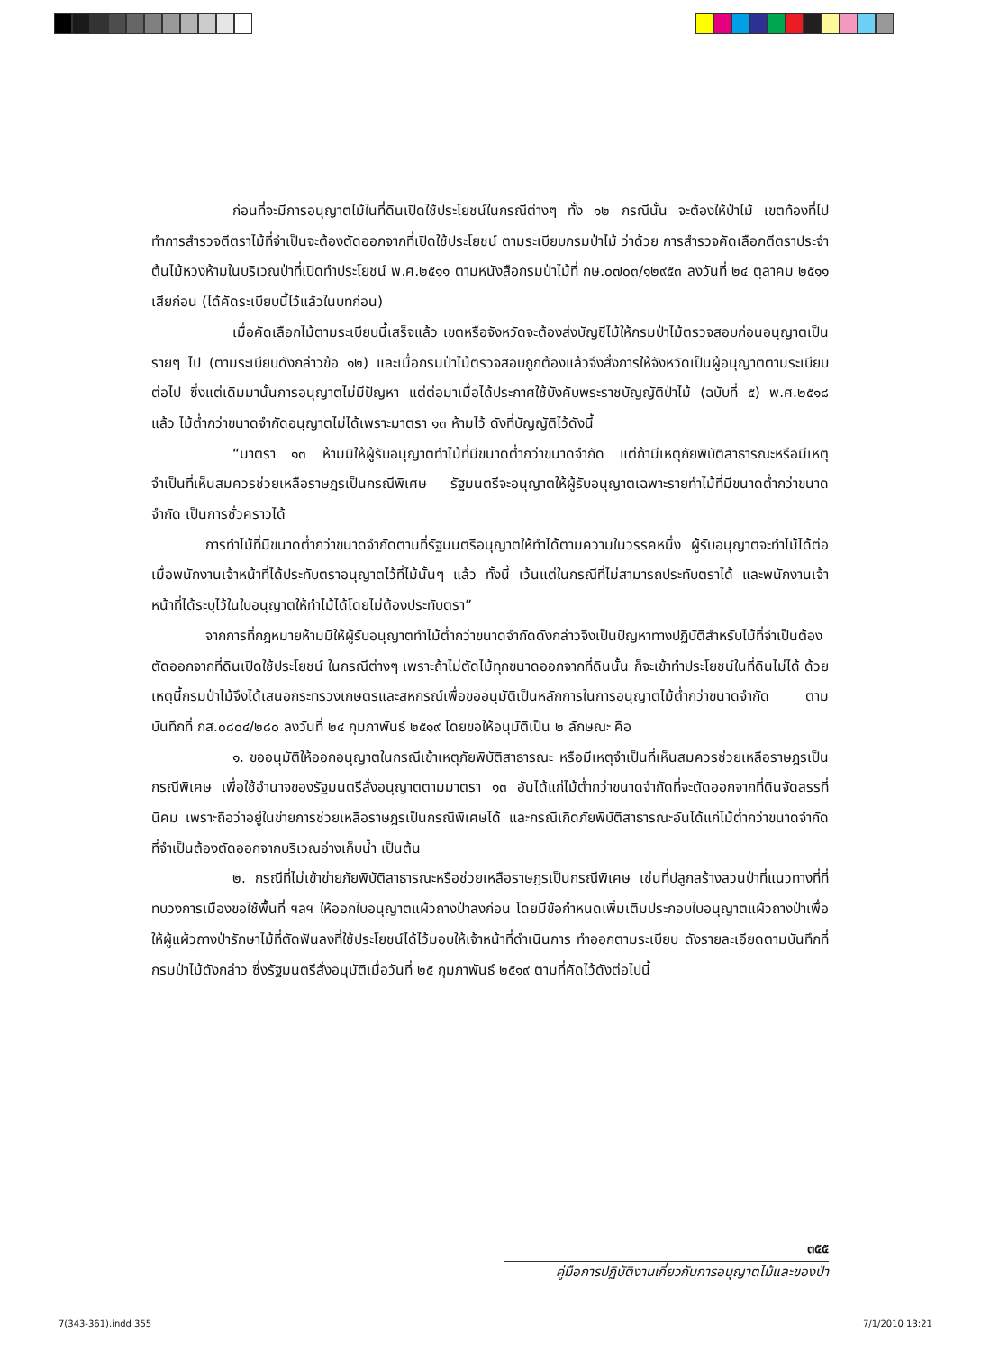ก่อนที่จะมีการอนุญาตไม้ในที่ดินเปิดใช้ประโยชน์ในกรณีต่างๆ ทั้ง ๑๒ กรณีนั้น จะต้องให้ป่าไม้ เขตท้องที่ไปทำการสำรวจตีตราไม้ที่จำเป็นจะต้องตัดออกจากที่เปิดใช้ประโยชน์ ตามระเบียบกรมป่าไม้ ว่าด้วย การสำรวจคัดเลือกตีตราประจำต้นไม้หวงห้ามในบริเวณป่าที่เปิดทำประโยชน์ พ.ศ.๒๕๑๑ ตามหนังสือกรมป่าไม้ที่ กษ.๐๗๐๓/๑๒๙๕๓ ลงวันที่ ๒๔ ตุลาคม ๒๕๑๑ เสียก่อน (ได้คัดระเบียบนี้ไว้แล้วในบทก่อน)
เมื่อคัดเลือกไม้ตามระเบียบนี้เสร็จแล้ว เขตหรือจังหวัดจะต้องส่งบัญชีไม้ให้กรมป่าไม้ตรวจสอบก่อนอนุญาตเป็นรายๆ ไป (ตามระเบียบดังกล่าวข้อ ๑๒) และเมื่อกรมป่าไม้ตรวจสอบถูกต้องแล้วจึงสั่งการให้จังหวัดเป็นผู้อนุญาตตามระเบียบต่อไป ซึ่งแต่เดิมมานั้นการอนุญาตไม่มีปัญหา แต่ต่อมาเมื่อได้ประกาศใช้บังคับพระราชบัญญัติป่าไม้ (ฉบับที่ ๕) พ.ศ.๒๕๑๘ แล้ว ไม้ต่ำกว่าขนาดจำกัดอนุญาตไม่ได้เพราะมาตรา ๑๓ ห้ามไว้ ดังที่บัญญัติไว้ดังนี้
“มาตรา ๑๓ ห้ามมิให้ผู้รับอนุญาตทำไม้ที่มีขนาดต่ำกว่าขนาดจำกัด แต่ถ้ามีเหตุภัยพิบัติสาธารณะหรือมีเหตุจำเป็นที่เห็นสมควรช่วยเหลือราษฎรเป็นกรณีพิเศษ รัฐมนตรีจะอนุญาตให้ผู้รับอนุญาตเฉพาะรายทำไม้ที่มีขนาดต่ำกว่าขนาดจำกัด เป็นการชั่วคราวได้
การทำไม้ที่มีขนาดต่ำกว่าขนาดจำกัดตามที่รัฐมนตรีอนุญาตให้ทำได้ตามความในวรรคหนึ่ง ผู้รับอนุญาตจะทำไม้ได้ต่อเมื่อพนักงานเจ้าหน้าที่ได้ประทับตราอนุญาตไว้ที่ไม้นั้นๆ แล้ว ทั้งนี้ เว้นแต่ในกรณีที่ไม่สามารถประทับตราได้ และพนักงานเจ้าหน้าที่ได้ระบุไว้ในใบอนุญาตให้ทำไม้ได้โดยไม่ต้องประทับตรา”
จากการที่กฎหมายห้ามมิให้ผู้รับอนุญาตทำไม้ต่ำกว่าขนาดจำกัดดังกล่าวจึงเป็นปัญหาทางปฏิบัติสำหรับไม้ที่จำเป็นต้องตัดออกจากที่ดินเปิดใช้ประโยชน์ ในกรณีต่างๆ เพราะถ้าไม่ตัดไม้ทุกขนาดออกจากที่ดินนั้น ก็จะเข้าทำประโยชน์ในที่ดินไม่ได้ ด้วยเหตุนี้กรมป่าไม้จึงได้เสนอกระทรวงเกษตรและสหกรณ์เพื่อขออนุมัติเป็นหลักการในการอนุญาตไม้ต่ำกว่าขนาดจำกัด ตามบันทึกที่ กส.๐๘๐๔/๒๘๐ ลงวันที่ ๒๔ กุมภาพันธ์ ๒๕๑๙ โดยขอให้อนุมัติเป็น ๒ ลักษณะ คือ
๑. ขออนุมัติให้ออกอนุญาตในกรณีเข้าเหตุภัยพิบัติสาธารณะ หรือมีเหตุจำเป็นที่เห็นสมควรช่วยเหลือราษฎรเป็นกรณีพิเศษ เพื่อใช้อำนาจของรัฐมนตรีสั่งอนุญาตตามมาตรา ๑๓ อันได้แก่ไม้ต่ำกว่าขนาดจำกัดที่จะตัดออกจากที่ดินจัดสรรที่นิคม เพราะถือว่าอยู่ในข่ายการช่วยเหลือราษฎรเป็นกรณีพิเศษได้ และกรณีเกิดภัยพิบัติสาธารณะอันได้แก่ไม้ต่ำกว่าขนาดจำกัดที่จำเป็นต้องตัดออกจากบริเวณอ่างเก็บน้ำ เป็นต้น
๒. กรณีที่ไม่เข้าข่ายภัยพิบัติสาธารณะหรือช่วยเหลือราษฎรเป็นกรณีพิเศษ เช่นที่ปลูกสร้างสวนป่าที่แนวทางที่ที่ทบวงการเมืองขอใช้พื้นที่ ฯลฯ ให้ออกใบอนุญาตแผ้วถางป่าลงก่อน โดยมีข้อกำหนดเพิ่มเติมประกอบใบอนุญาตแผ้วถางป่าเพื่อให้ผู้แผ้วถางป่ารักษาไม้ที่ตัดฟันลงที่ใช้ประโยชน์ได้ไว้มอบให้เจ้าหน้าที่ดำเนินการ ทำออกตามระเบียบ ดังรายละเอียดตามบันทึกที่กรมป่าไม้ดังกล่าว ซึ่งรัฐมนตรีสั่งอนุมัติเมื่อวันที่ ๒๕ กุมภาพันธ์ ๒๕๑๙ ตามที่คัดไว้ดังต่อไปนี้
๓๕๕
คู่มือการปฏิบัติงานเกี่ยวกับการอนุญาตไม้และของป่า
7(343-361).indd 355 7/1/2010 13:21